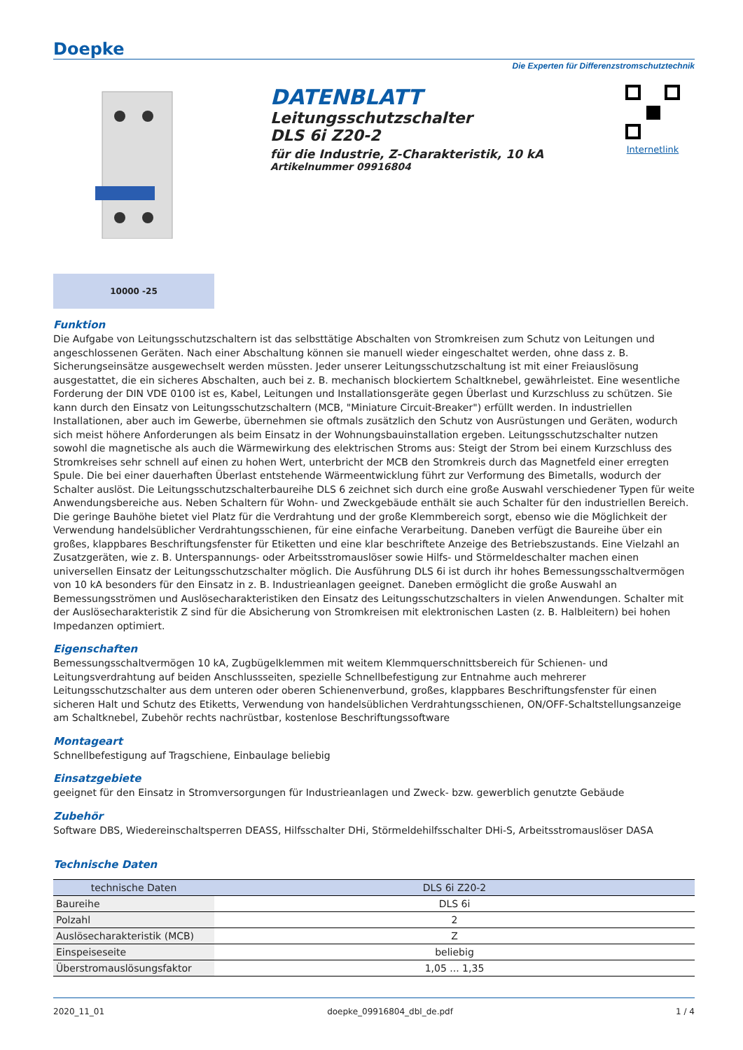Doepke
Die Experten für Differenzstromschutztechnik
DATENBLATT
Leitungsschutzschalter
DLS 6i Z20-2
für die Industrie, Z-Charakteristik, 10 kA
Artikelnummer 09916804
Internetlink
10000 -25
Funktion
Die Aufgabe von Leitungsschutzschaltern ist das selbsttätige Abschalten von Stromkreisen zum Schutz von Leitungen und angeschlossenen Geräten. Nach einer Abschaltung können sie manuell wieder eingeschaltet werden, ohne dass z. B. Sicherungseinsätze ausgewechselt werden müssten. Jeder unserer Leitungsschutzschaltung ist mit einer Freiauslösung ausgestattet, die ein sicheres Abschalten, auch bei z. B. mechanisch blockiertem Schaltknebel, gewährleistet. Eine wesentliche Forderung der DIN VDE 0100 ist es, Kabel, Leitungen und Installationsgeräte gegen Überlast und Kurzschluss zu schützen. Sie kann durch den Einsatz von Leitungsschutzschaltern (MCB, "Miniature Circuit-Breaker") erfüllt werden. In industriellen Installationen, aber auch im Gewerbe, übernehmen sie oftmals zusätzlich den Schutz von Ausrüstungen und Geräten, wodurch sich meist höhere Anforderungen als beim Einsatz in der Wohnungsbauinstallation ergeben. Leitungsschutzschalter nutzen sowohl die magnetische als auch die Wärmewirkung des elektrischen Stroms aus: Steigt der Strom bei einem Kurzschluss des Stromkreises sehr schnell auf einen zu hohen Wert, unterbricht der MCB den Stromkreis durch das Magnetfeld einer erregten Spule. Die bei einer dauerhaften Überlast entstehende Wärmeentwicklung führt zur Verformung des Bimetalls, wodurch der Schalter auslöst. Die Leitungsschutzschalterbaureihe DLS 6 zeichnet sich durch eine große Auswahl verschiedener Typen für weite Anwendungsbereiche aus. Neben Schaltern für Wohn- und Zweckgebäude enthält sie auch Schalter für den industriellen Bereich. Die geringe Bauhöhe bietet viel Platz für die Verdrahtung und der große Klemmbereich sorgt, ebenso wie die Möglichkeit der Verwendung handelsüblicher Verdrahtungsschienen, für eine einfache Verarbeitung. Daneben verfügt die Baureihe über ein großes, klappbares Beschriftungsfenster für Etiketten und eine klar beschriftete Anzeige des Betriebszustands. Eine Vielzahl an Zusatzgeräten, wie z. B. Unterspannungs- oder Arbeitsstromauslöser sowie Hilfs- und Störmeldeschalter machen einen universellen Einsatz der Leitungsschutzschalter möglich. Die Ausführung DLS 6i ist durch ihr hohes Bemessungsschaltvermögen von 10 kA besonders für den Einsatz in z. B. Industrieanlagen geeignet. Daneben ermöglicht die große Auswahl an Bemessungsströmen und Auslösecharakteristiken den Einsatz des Leitungsschutzschalters in vielen Anwendungen. Schalter mit der Auslösecharakteristik Z sind für die Absicherung von Stromkreisen mit elektronischen Lasten (z. B. Halbleitern) bei hohen Impedanzen optimiert.
Eigenschaften
Bemessungsschaltvermögen 10 kA, Zugbügelklemmen mit weitem Klemmquerschnittsbereich für Schienen- und Leitungsverdrahtung auf beiden Anschlussseiten, spezielle Schnellbefestigung zur Entnahme auch mehrerer Leitungsschutzschalter aus dem unteren oder oberen Schienenverbund, großes, klappbares Beschriftungsfenster für einen sicheren Halt und Schutz des Etiketts, Verwendung von handelsüblichen Verdrahtungsschienen, ON/OFF-Schaltstellungsanzeige am Schaltknebel, Zubehör rechts nachrüstbar, kostenlose Beschriftungssoftware
Montageart
Schnellbefestigung auf Tragschiene, Einbaulage beliebig
Einsatzgebiete
geeignet für den Einsatz in Stromversorgungen für Industrieanlagen und Zweck- bzw. gewerblich genutzte Gebäude
Zubehör
Software DBS, Wiedereinschaltsperren DEASS, Hilfsschalter DHi, Störmeldehilfsschalter DHi-S, Arbeitsstromauslöser DASA
Technische Daten
| technische Daten | DLS 6i Z20-2 |
| --- | --- |
| Baureihe | DLS 6i |
| Polzahl | 2 |
| Auslösecharakteristik (MCB) | Z |
| Einspeiseseite | beliebig |
| Überstromauslösungsfaktor | 1,05 ... 1,35 |
2020_11_01 doepke_09916804_dbl_de.pdf 1 / 4